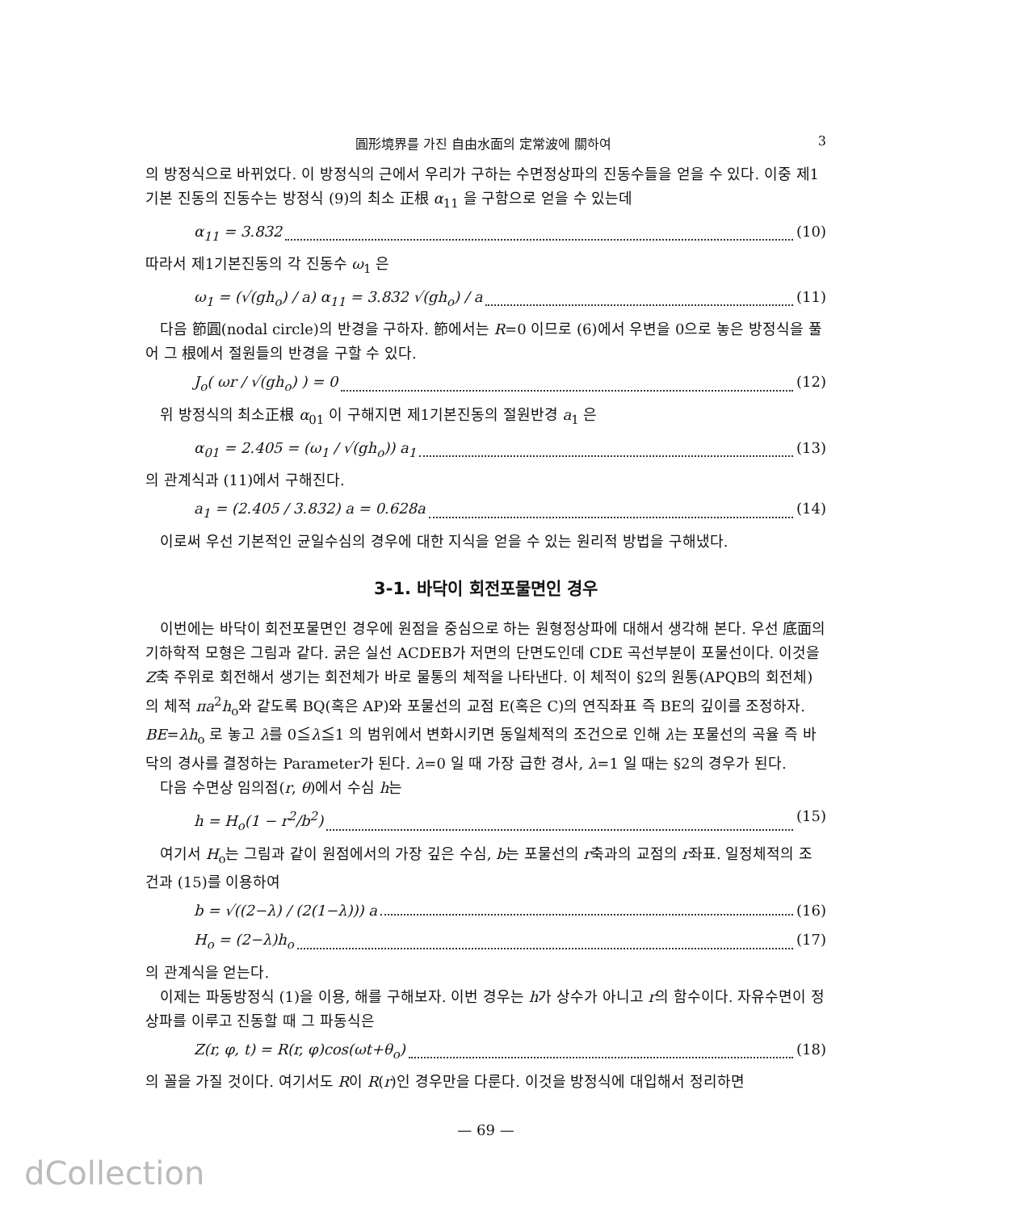圓形境界를 가진 自由水面의 定常波에 關하여 3
의 방정식으로 바뀌었다. 이 방정식의 근에서 우리가 구하는 수면정상파의 진동수들을 얻을 수 있다. 이중 제1기본 진동의 진동수는 방정식 (9)의 최소 正根 α<sub>11</sub> 을 구함으로 얻을 수 있는데
α<sub>11</sub> = 3.832 (10)
따라서 제1기본진동의 각 진동수 ω<sub>1</sub> 은
ω<sub>1</sub> = (√(gh<sub>o</sub>) / a) α<sub>11</sub> = 3.832 √(gh<sub>o</sub>) / a (11)
다음 節圓(nodal circle)의 반경을 구하자. 節에서는 R=0 이므로 (6)에서 우변을 0으로 놓은 방정식을 풀어 그 根에서 절원들의 반경을 구할 수 있다.
J<sub>o</sub>( ωr / √(gh<sub>o</sub>) ) = 0 (12)
위 방정식의 최소正根 α<sub>01</sub> 이 구해지면 제1기본진동의 절원반경 a<sub>1</sub> 은
α<sub>01</sub> = 2.405 = (ω<sub>1</sub> / √(gh<sub>o</sub>)) a<sub>1</sub> (13)
의 관계식과 (11)에서 구해진다.
a<sub>1</sub> = (2.405 / 3.832) a = 0.628a (14)
이로써 우선 기본적인 균일수심의 경우에 대한 지식을 얻을 수 있는 원리적 방법을 구해냈다.
3-1. 바닥이 회전포물면인 경우
이번에는 바닥이 회전포물면인 경우에 원점을 중심으로 하는 원형정상파에 대해서 생각해 본다. 우선 底面의 기하학적 모형은 그림과 같다. 굵은 실선 ACDEB가 저면의 단면도인데 CDE 곡선부분이 포물선이다. 이것을 Z축 주위로 회전해서 생기는 회전체가 바로 물통의 체적을 나타낸다. 이 체적이 §2의 원통(APQB의 회전체)의 체적 πa<sup>2</sup>h<sub>o</sub>와 같도록 BQ(혹은 AP)와 포물선의 교점 E(혹은 C)의 연직좌표 즉 BE의 깊이를 조정하자. BE=λh<sub>o</sub> 로 놓고 λ를 0≦λ≦1 의 범위에서 변화시키면 동일체적의 조건으로 인해 λ는 포물선의 곡율 즉 바닥의 경사를 결정하는 Parameter가 된다. λ=0 일 때 가장 급한 경사, λ=1 일 때는 §2의 경우가 된다.
다음 수면상 임의점(r, θ)에서 수심 h는
h = H<sub>o</sub>(1 − r<sup>2</sup>/b<sup>2</sup>) (15)
여기서 H<sub>o</sub>는 그림과 같이 원점에서의 가장 깊은 수심, b는 포물선의 r축과의 교점의 r좌표. 일정체적의 조건과 (15)를 이용하여
b = √((2−λ) / (2(1−λ))) a (16)
H<sub>o</sub> = (2−λ)h<sub>o</sub> (17)
의 관계식을 얻는다.
이제는 파동방정식 (1)을 이용, 해를 구해보자. 이번 경우는 h가 상수가 아니고 r의 함수이다. 자유수면이 정상파를 이루고 진동할 때 그 파동식은
Z(r, φ, t) = R(r, φ)cos(ωt+θ<sub>o</sub>) (18)
의 꼴을 가질 것이다. 여기서도 R이 R(r)인 경우만을 다룬다. 이것을 방정식에 대입해서 정리하면
— 69 —
dCollection